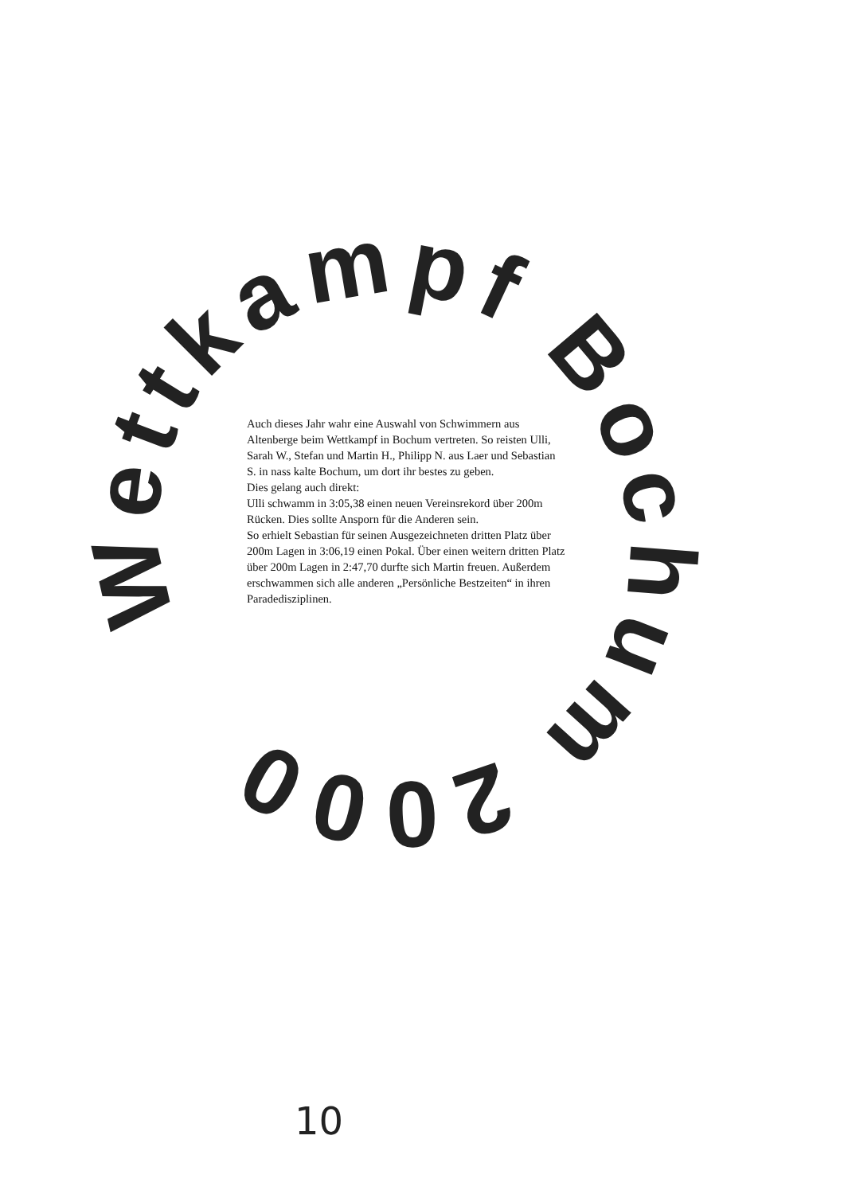Wettkampf Bochum 2000
Auch dieses Jahr wahr eine Auswahl von Schwimmern aus Altenberge beim Wettkampf in Bochum vertreten. So reisten Ulli, Sarah W., Stefan und Martin H., Philipp N. aus Laer und Sebastian S. in nass kalte Bochum, um dort ihr bestes zu geben.
Dies gelang auch direkt:
Ulli schwamm in 3:05,38 einen neuen Vereinsrekord über 200m Rücken. Dies sollte Ansporn für die Anderen sein.
So erhielt Sebastian für seinen Ausgezeichneten dritten Platz über 200m Lagen in 3:06,19 einen Pokal. Über einen weitern dritten Platz über 200m Lagen in 2:47,70 durfte sich Martin freuen. Außerdem erschwammen sich alle anderen „Persönliche Bestzeiten“ in ihren Paradedisziplinen.
10